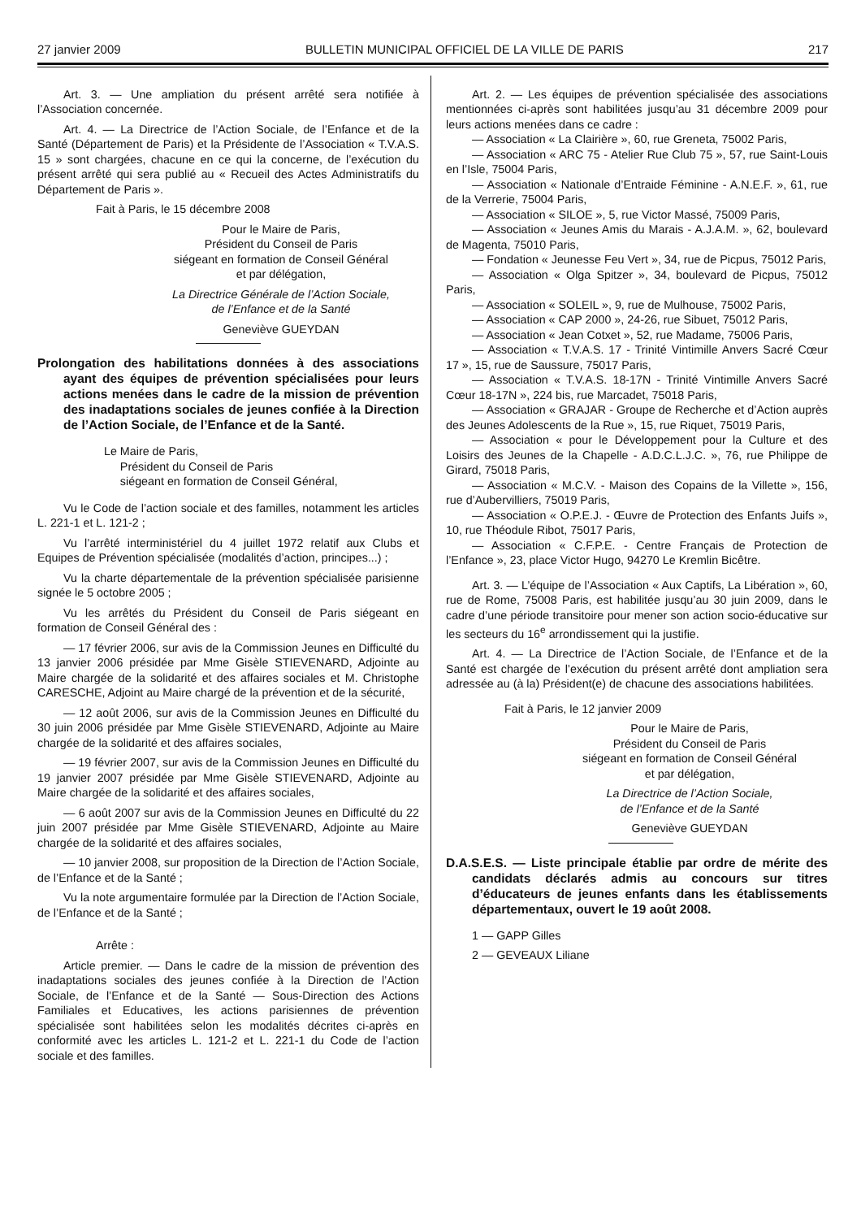27 janvier 2009 BULLETIN MUNICIPAL OFFICIEL DE LA VILLE DE PARIS 217
Art. 3. — Une ampliation du présent arrêté sera notifiée à l’Association concernée.
Art. 4. — La Directrice de l’Action Sociale, de l’Enfance et de la Santé (Département de Paris) et la Présidente de l’Association « T.V.A.S. 15 » sont chargées, chacune en ce qui la concerne, de l’exécution du présent arrêté qui sera publié au « Recueil des Actes Administratifs du Département de Paris ».
Fait à Paris, le 15 décembre 2008
Pour le Maire de Paris,
Président du Conseil de Paris
siégeant en formation de Conseil Général
et par délégation,
La Directrice Générale de l’Action Sociale,
de l’Enfance et de la Santé
Geneviève GUEYDAN
Prolongation des habilitations données à des associations ayant des équipes de prévention spécialisées pour leurs actions menées dans le cadre de la mission de prévention des inadaptations sociales de jeunes confiée à la Direction de l’Action Sociale, de l’Enfance et de la Santé.
Le Maire de Paris,
Président du Conseil de Paris
siégeant en formation de Conseil Général,
Vu le Code de l’action sociale et des familles, notamment les articles L. 221-1 et L. 121-2 ;
Vu l’arrêté interministériel du 4 juillet 1972 relatif aux Clubs et Equipes de Prévention spécialisée (modalités d’action, principes...) ;
Vu la charte départementale de la prévention spécialisée parisienne signée le 5 octobre 2005 ;
Vu les arrêtés du Président du Conseil de Paris siégeant en formation de Conseil Général des :
— 17 février 2006, sur avis de la Commission Jeunes en Difficulté du 13 janvier 2006 présidée par Mme Gisèle STIEVENARD, Adjointe au Maire chargée de la solidarité et des affaires sociales et M. Christophe CARESCHE, Adjoint au Maire chargé de la prévention et de la sécurité,
— 12 août 2006, sur avis de la Commission Jeunes en Difficulté du 30 juin 2006 présidée par Mme Gisèle STIEVENARD, Adjointe au Maire chargée de la solidarité et des affaires sociales,
— 19 février 2007, sur avis de la Commission Jeunes en Difficulté du 19 janvier 2007 présidée par Mme Gisèle STIEVENARD, Adjointe au Maire chargée de la solidarité et des affaires sociales,
— 6 août 2007 sur avis de la Commission Jeunes en Difficulté du 22 juin 2007 présidée par Mme Gisèle STIEVENARD, Adjointe au Maire chargée de la solidarité et des affaires sociales,
— 10 janvier 2008, sur proposition de la Direction de l’Action Sociale, de l’Enfance et de la Santé ;
Vu la note argumentaire formulée par la Direction de l’Action Sociale, de l’Enfance et de la Santé ;
Arrête :
Article premier. — Dans le cadre de la mission de prévention des inadaptations sociales des jeunes confiée à la Direction de l’Action Sociale, de l’Enfance et de la Santé — Sous-Direction des Actions Familiales et Educatives, les actions parisiennes de prévention spécialisée sont habilitées selon les modalités décrites ci-après en conformité avec les articles L. 121-2 et L. 221-1 du Code de l’action sociale et des familles.
Art. 2. — Les équipes de prévention spécialisée des associations mentionnées ci-après sont habilitées jusqu’au 31 décembre 2009 pour leurs actions menées dans ce cadre :
— Association « La Clairière », 60, rue Greneta, 75002 Paris,
— Association « ARC 75 - Atelier Rue Club 75 », 57, rue Saint-Louis en l’Isle, 75004 Paris,
— Association « Nationale d’Entraide Féminine - A.N.E.F. », 61, rue de la Verrerie, 75004 Paris,
— Association « SILOE », 5, rue Victor Massé, 75009 Paris,
— Association « Jeunes Amis du Marais - A.J.A.M. », 62, boulevard de Magenta, 75010 Paris,
— Fondation « Jeunesse Feu Vert », 34, rue de Picpus, 75012 Paris,
— Association « Olga Spitzer », 34, boulevard de Picpus, 75012 Paris,
— Association « SOLEIL », 9, rue de Mulhouse, 75002 Paris,
— Association « CAP 2000 », 24-26, rue Sibuet, 75012 Paris,
— Association « Jean Cotxet », 52, rue Madame, 75006 Paris,
— Association « T.V.A.S. 17 - Trinité Vintimille Anvers Sacré Cœur 17 », 15, rue de Saussure, 75017 Paris,
— Association « T.V.A.S. 18-17N - Trinité Vintimille Anvers Sacré Cœur 18-17N », 224 bis, rue Marcadet, 75018 Paris,
— Association « GRAJAR - Groupe de Recherche et d’Action auprès des Jeunes Adolescents de la Rue », 15, rue Riquet, 75019 Paris,
— Association « pour le Développement pour la Culture et des Loisirs des Jeunes de la Chapelle - A.D.C.L.J.C. », 76, rue Philippe de Girard, 75018 Paris,
— Association « M.C.V. - Maison des Copains de la Villette », 156, rue d’Aubervilliers, 75019 Paris,
— Association « O.P.E.J. - Œuvre de Protection des Enfants Juifs », 10, rue Théodule Ribot, 75017 Paris,
— Association « C.F.P.E. - Centre Français de Protection de l’Enfance », 23, place Victor Hugo, 94270 Le Kremlin Bicêtre.
Art. 3. — L’équipe de l’Association « Aux Captifs, La Libération », 60, rue de Rome, 75008 Paris, est habilitée jusqu’au 30 juin 2009, dans le cadre d’une période transitoire pour mener son action socio-éducative sur les secteurs du 16<sup>e</sup> arrondissement qui la justifie.
Art. 4. — La Directrice de l’Action Sociale, de l’Enfance et de la Santé est chargée de l’exécution du présent arrêté dont ampliation sera adressée au (à la) Président(e) de chacune des associations habilitées.
Fait à Paris, le 12 janvier 2009
Pour le Maire de Paris,
Président du Conseil de Paris
siégeant en formation de Conseil Général
et par délégation,
La Directrice de l’Action Sociale,
de l’Enfance et de la Santé
Geneviève GUEYDAN
D.A.S.E.S. — Liste principale établie par ordre de mérite des candidats déclarés admis au concours sur titres d’éducateurs de jeunes enfants dans les établissements départementaux, ouvert le 19 août 2008.
1 — GAPP Gilles
2 — GEVEAUX Liliane